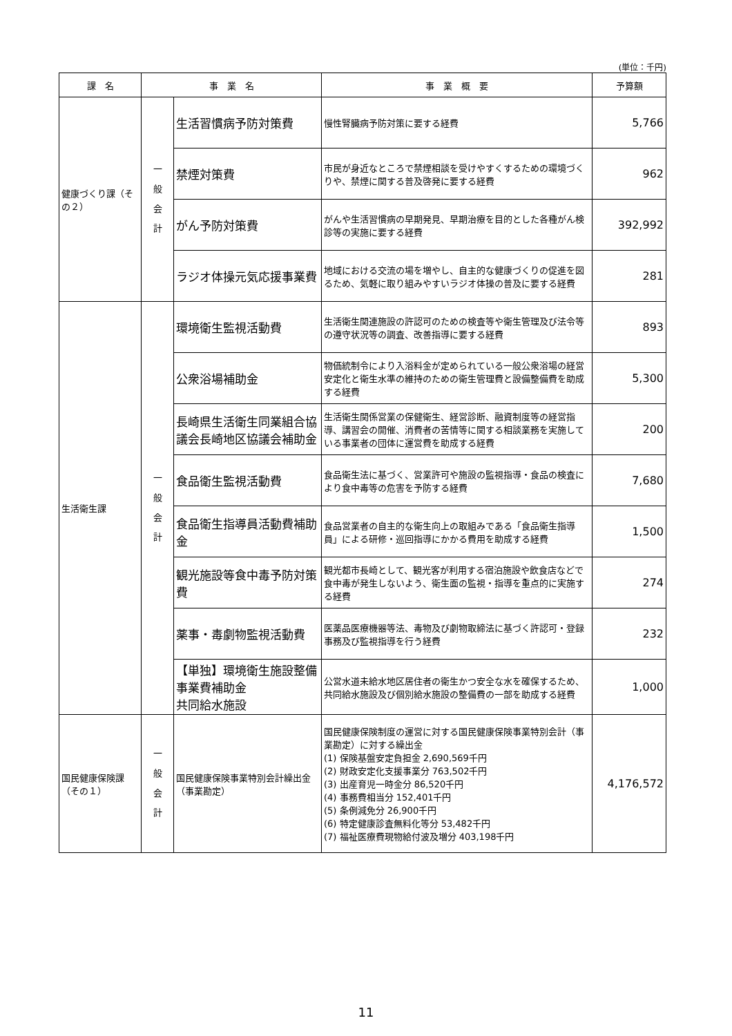(単位：千円)
| 課 名 | 事 業 名 | | 事 業 概 要 | 予算額 |
| --- | --- | --- | --- | --- |
| 健康づくり課（その２） | 一 般 会 計 | 生活習慣病予防対策費 | 慢性腎臓病予防対策に要する経費 | 5,766 |
| | | 禁煙対策費 | 市民が身近なところで禁煙相談を受けやすくするための環境づくりや、禁煙に関する普及啓発に要する経費 | 962 |
| | | がん予防対策費 | がんや生活習慣病の早期発見、早期治療を目的とした各種がん検診等の実施に要する経費 | 392,992 |
| | | ラジオ体操元気応援事業費 | 地域における交流の場を増やし、自主的な健康づくりの促進を図るため、気軽に取り組みやすいラジオ体操の普及に要する経費 | 281 |
| 生活衛生課 | 一 般 会 計 | 環境衛生監視活動費 | 生活衛生関連施設の許認可のための検査等や衛生管理及び法令等の遵守状況等の調査、改善指導に要する経費 | 893 |
| | | 公衆浴場補助金 | 物価統制令により入浴料金が定められている一般公衆浴場の経営安定化と衛生水準の維持のための衛生管理費と設備整備費を助成する経費 | 5,300 |
| | | 長崎県生活衛生同業組合協議会長崎地区協議会補助金 | 生活衛生関係営業の保健衛生、経営診断、融資制度等の経営指導、講習会の開催、消費者の苦情等に関する相談業務を実施している事業者の団体に運営費を助成する経費 | 200 |
| | | 食品衛生監視活動費 | 食品衛生法に基づく、営業許可や施設の監視指導・食品の検査により食中毒等の危害を予防する経費 | 7,680 |
| | | 食品衛生指導員活動費補助金 | 食品営業者の自主的な衛生向上の取組みである「食品衛生指導員」による研修・巡回指導にかかる費用を助成する経費 | 1,500 |
| | | 観光施設等食中毒予防対策費 | 観光都市長崎として、観光客が利用する宿泊施設や飲食店などで食中毒が発生しないよう、衛生面の監視・指導を重点的に実施する経費 | 274 |
| | | 薬事・毒劇物監視活動費 | 医薬品医療機器等法、毒物及び劇物取締法に基づく許認可・登録事務及び監視指導を行う経費 | 232 |
| | | 【単独】環境衛生施設整備事業費補助金 共同給水施設 | 公営水道未給水地区居住者の衛生かつ安全な水を確保するため、共同給水施設及び個別給水施設の整備費の一部を助成する経費 | 1,000 |
| 国民健康保険課（その１） | 一 般 会 計 | 国民健康保険事業特別会計繰出金（事業勘定） | 国民健康保険制度の運営に対する国民健康保険事業特別会計（事業勘定）に対する繰出金 (1) 保険基盤安定負担金 2,690,569千円 (2) 財政安定化支援事業分 763,502千円 (3) 出産育児一時金分 86,520千円 (4) 事務費相当分 152,401千円 (5) 条例減免分 26,900千円 (6) 特定健康診査無料化等分 53,482千円 (7) 福祉医療費現物給付波及増分 403,198千円 | 4,176,572 |
11